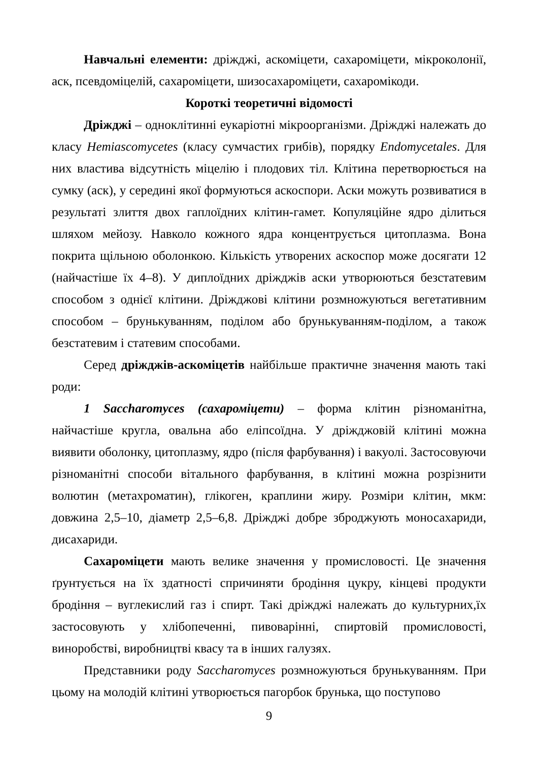Навчальні елементи: дріжджі, аскоміцети, сахароміцети, мікроколонії, аск, псевдоміцелій, сахароміцети, шизосахароміцети, сахаромікоди.
Короткі теоретичні відомості
Дріжджі – одноклітинні еукаріотні мікроорганізми. Дріжджі належать до класу Hemiascomycetes (класу сумчастих грибів), порядку Endomycetales. Для них властива відсутність міцелію і плодових тіл. Клітина перетворюється на сумку (аск), у середині якої формуються аскоспори. Аски можуть розвиватися в результаті злиття двох гаплоїдних клітин-гамет. Копуляційне ядро ділиться шляхом мейозу. Навколо кожного ядра концентрується цитоплазма. Вона покрита щільною оболонкою. Кількість утворених аскоспор може досягати 12 (найчастіше їх 4–8). У диплоїдних дріжджів аски утворюються безстатевим способом з однієї клітини. Дріжджові клітини розмножуються вегетативним способом – брунькуванням, поділом або брунькуванням-поділом, а також безстатевим і статевим способами.
Серед дріжджів-аскоміцетів найбільше практичне значення мають такі роди:
1 Saccharomyces (сахароміцети) – форма клітин різноманітна, найчастіше кругла, овальна або еліпсоїдна. У дріжджовій клітині можна виявити оболонку, цитоплазму, ядро (після фарбування) і вакуолі. Застосовуючи різноманітні способи вітального фарбування, в клітині можна розрізнити волютин (метахроматин), глікоген, краплини жиру. Розміри клітин, мкм: довжина 2,5–10, діаметр 2,5–6,8. Дріжджі добре зброджують моносахариди, дисахариди.
Сахароміцети мають велике значення у промисловості. Це значення ґрунтується на їх здатності спричиняти бродіння цукру, кінцеві продукти бродіння – вуглекислий газ і спирт. Такі дріжджі належать до культурних,їх застосовують у хлібопеченні, пивоварінні, спиртовій промисловості, виноробстві, виробництві квасу та в інших галузях.
Представники роду Saccharomyces розмножуються брунькуванням. При цьому на молодій клітині утворюється пагорбок брунька, що поступово
9